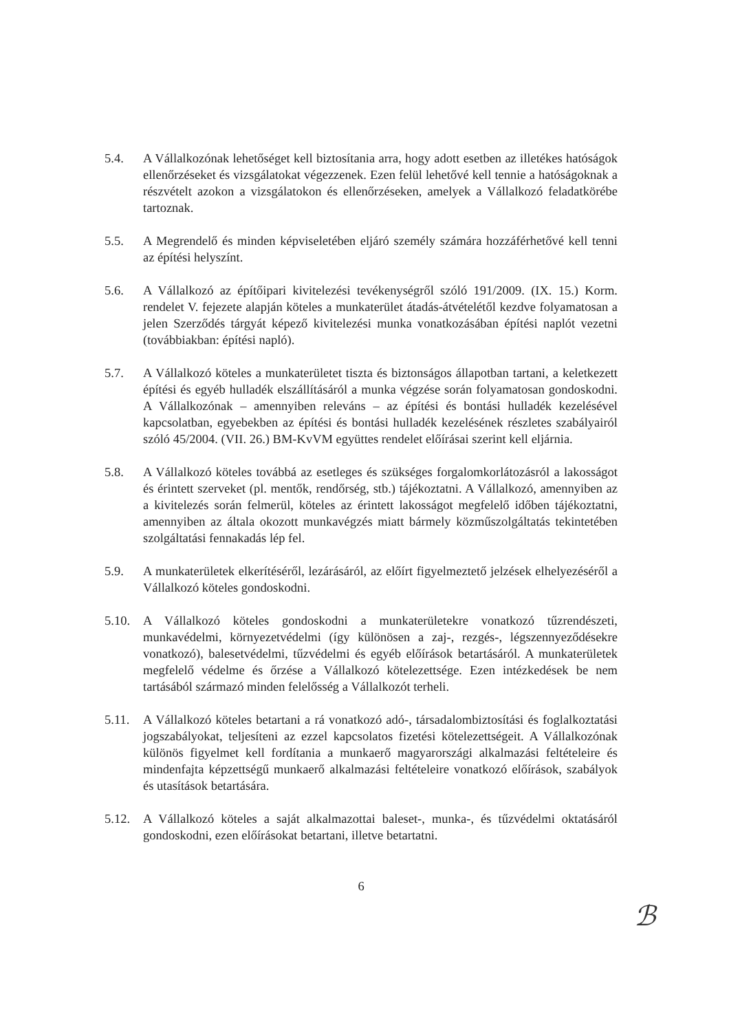5.4. A Vállalkozónak lehetőséget kell biztosítania arra, hogy adott esetben az illetékes hatóságok ellenőrzéseket és vizsgálatokat végezzenek. Ezen felül lehetővé kell tennie a hatóságoknak a részvételt azokon a vizsgálatokon és ellenőrzéseken, amelyek a Vállalkozó feladatkörébe tartoznak.
5.5. A Megrendelő és minden képviseletében eljáró személy számára hozzáférhetővé kell tenni az építési helyszínt.
5.6. A Vállalkozó az építőipari kivitelezési tevékenységről szóló 191/2009. (IX. 15.) Korm. rendelet V. fejezete alapján köteles a munkaterület átadás-átvételétől kezdve folyamatosan a jelen Szerződés tárgyát képező kivitelezési munka vonatkozásában építési naplót vezetni (továbbiakban: építési napló).
5.7. A Vállalkozó köteles a munkaterületet tiszta és biztonságos állapotban tartani, a keletkezett építési és egyéb hulladék elszállításáról a munka végzése során folyamatosan gondoskodni. A Vállalkozónak – amennyiben releváns – az építési és bontási hulladék kezelésével kapcsolatban, egyebekben az építési és bontási hulladék kezelésének részletes szabályairól szóló 45/2004. (VII. 26.) BM-KvVM együttes rendelet előírásai szerint kell eljárnia.
5.8. A Vállalkozó köteles továbbá az esetleges és szükséges forgalomkorlátozásról a lakosságot és érintett szerveket (pl. mentők, rendőrség, stb.) tájékoztatni. A Vállalkozó, amennyiben az a kivitelezés során felmerül, köteles az érintett lakosságot megfelelő időben tájékoztatni, amennyiben az általa okozott munkavégzés miatt bármely közműszolgáltatás tekintetében szolgáltatási fennakadás lép fel.
5.9. A munkaterületek elkerítéséről, lezárásáról, az előírt figyelmeztető jelzések elhelyezéséről a Vállalkozó köteles gondoskodni.
5.10. A Vállalkozó köteles gondoskodni a munkaterületekre vonatkozó tűzrendészeti, munkavédelmi, környezetvédelmi (így különösen a zaj-, rezgés-, légszennyeződésekre vonatkozó), balesetvédelmi, tűzvédelmi és egyéb előírások betartásáról. A munkaterületek megfelelő védelme és őrzése a Vállalkozó kötelezettsége. Ezen intézkedések be nem tartásából származó minden felelősség a Vállalkozót terheli.
5.11. A Vállalkozó köteles betartani a rá vonatkozó adó-, társadalombiztosítási és foglalkoztatási jogszabályokat, teljesíteni az ezzel kapcsolatos fizetési kötelezettségeit. A Vállalkozónak különös figyelmet kell fordítania a munkaerő magyarországi alkalmazási feltételeire és mindenfajta képzettségű munkaerő alkalmazási feltételeire vonatkozó előírások, szabályok és utasítások betartására.
5.12. A Vállalkozó köteles a saját alkalmazottai baleset-, munka-, és tűzvédelmi oktatásáról gondoskodni, ezen előírásokat betartani, illetve betartatni.
6
ℬ